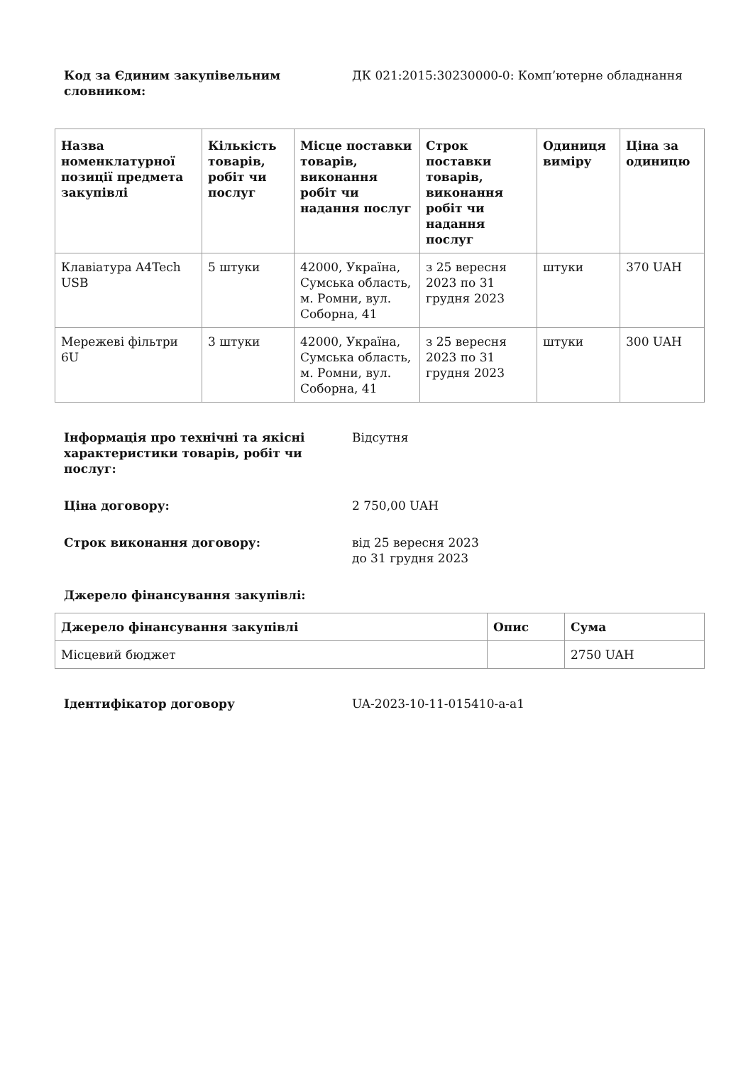Код за Єдиним закупівельним словником: ДК 021:2015:30230000-0: Комп’ютерне обладнання
| Назва номенклатурної позиції предмета закупівлі | Кількість товарів, робіт чи послуг | Місце поставки товарів, виконання робіт чи надання послуг | Строк поставки товарів, виконання робіт чи надання послуг | Одиниця виміру | Ціна за одиницю |
| --- | --- | --- | --- | --- | --- |
| Клавіатура A4Tech USB | 5 штуки | 42000, Україна, Сумська область, м. Ромни, вул. Соборна, 41 | з 25 вересня 2023 по 31 грудня 2023 | штуки | 370 UAH |
| Мережеві фільтри 6U | 3 штуки | 42000, Україна, Сумська область, м. Ромни, вул. Соборна, 41 | з 25 вересня 2023 по 31 грудня 2023 | штуки | 300 UAH |
Інформація про технічні та якісні характеристики товарів, робіт чи послуг:
Відсутня
Ціна договору: 2 750,00 UAH
Строк виконання договору: від 25 вересня 2023
до 31 грудня 2023
Джерело фінансування закупівлі:
| Джерело фінансування закупівлі | Опис | Сума |
| --- | --- | --- |
| Місцевий бюджет | | 2750 UAH |
Ідентифікатор договору UA-2023-10-11-015410-a-a1